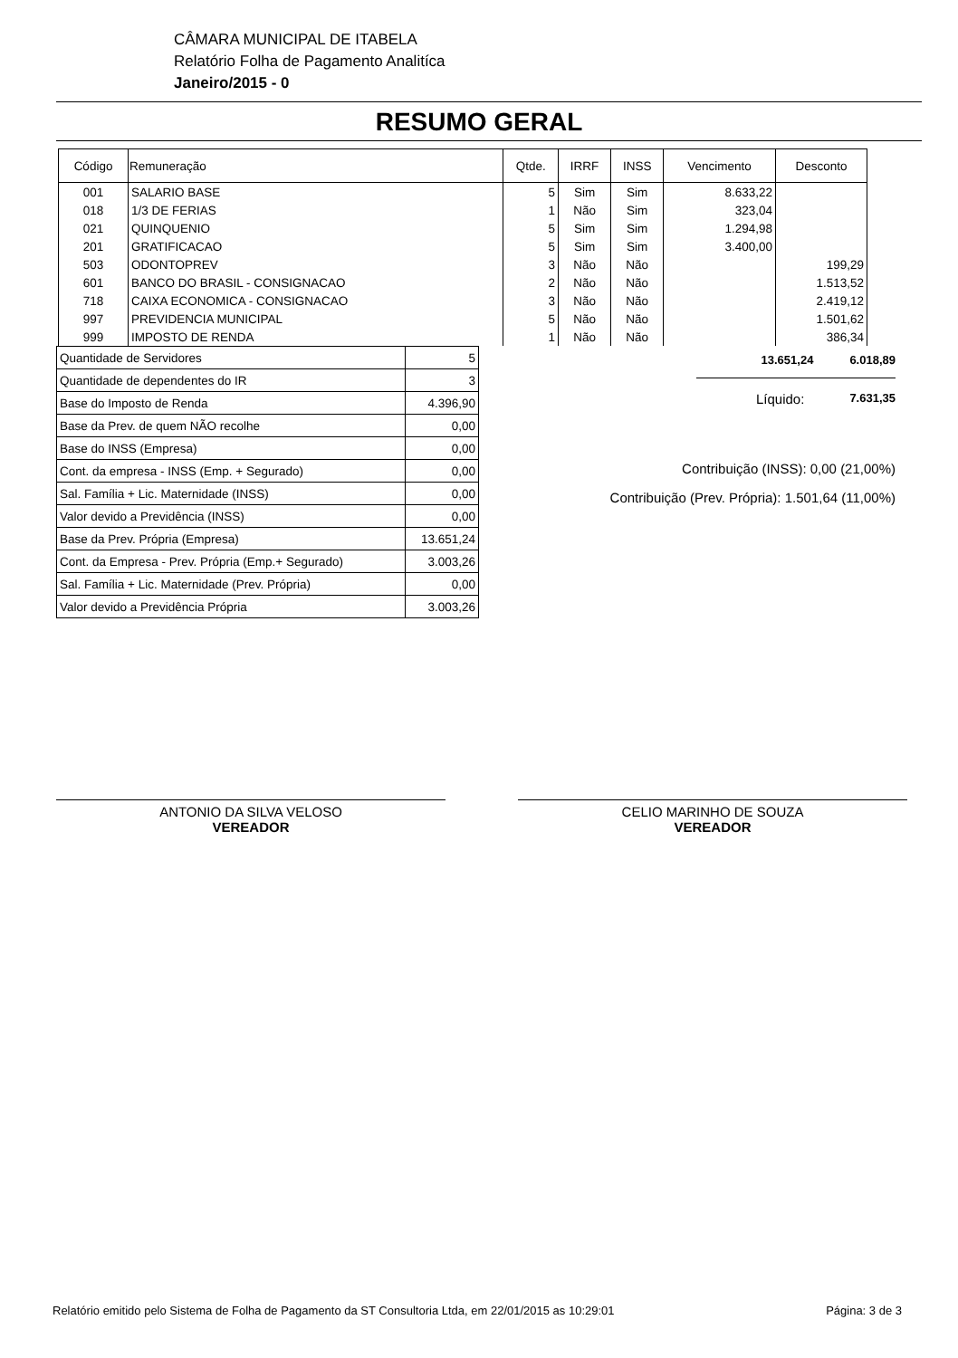CÂMARA MUNICIPAL DE ITABELA
Relatório Folha de Pagamento Analitíca
Janeiro/2015 - 0
RESUMO GERAL
| Código | Remuneração | Qtde. | IRRF | INSS | Vencimento | Desconto |
| --- | --- | --- | --- | --- | --- | --- |
| 001 | SALARIO BASE | 5 | Sim | Sim | 8.633,22 | |
| 018 | 1/3 DE FERIAS | 1 | Não | Sim | 323,04 | |
| 021 | QUINQUENIO | 5 | Sim | Sim | 1.294,98 | |
| 201 | GRATIFICACAO | 5 | Sim | Sim | 3.400,00 | |
| 503 | ODONTOPREV | 3 | Não | Não | | 199,29 |
| 601 | BANCO DO BRASIL - CONSIGNACAO | 2 | Não | Não | | 1.513,52 |
| 718 | CAIXA ECONOMICA - CONSIGNACAO | 3 | Não | Não | | 2.419,12 |
| 997 | PREVIDENCIA MUNICIPAL | 5 | Não | Não | | 1.501,62 |
| 999 | IMPOSTO DE RENDA | 1 | Não | Não | | 386,34 |
| Quantidade de Servidores | 5 |
| Quantidade de dependentes do IR | 3 |
| Base do Imposto de Renda | 4.396,90 |
| Base da Prev. de quem NÃO recolhe | 0,00 |
| Base do INSS (Empresa) | 0,00 |
| Cont. da empresa - INSS (Emp. + Segurado) | 0,00 |
| Sal. Família + Lic. Maternidade (INSS) | 0,00 |
| Valor devido a Previdência (INSS) | 0,00 |
| Base da Prev. Própria (Empresa) | 13.651,24 |
| Cont. da Empresa - Prev. Própria (Emp.+ Segurado) | 3.003,26 |
| Sal. Família + Lic. Maternidade (Prev. Própria) | 0,00 |
| Valor devido a Previdência Própria | 3.003,26 |
13.651,24 6.018,89
Líquido: 7.631,35
Contribuição (INSS): 0,00 (21,00%)
Contribuição (Prev. Própria): 1.501,64 (11,00%)
ANTONIO DA SILVA VELOSO
VEREADOR
CELIO MARINHO DE SOUZA
VEREADOR
Relatório emitido pelo Sistema de Folha de Pagamento da ST Consultoria Ltda, em 22/01/2015 as 10:29:01 Página: 3 de 3